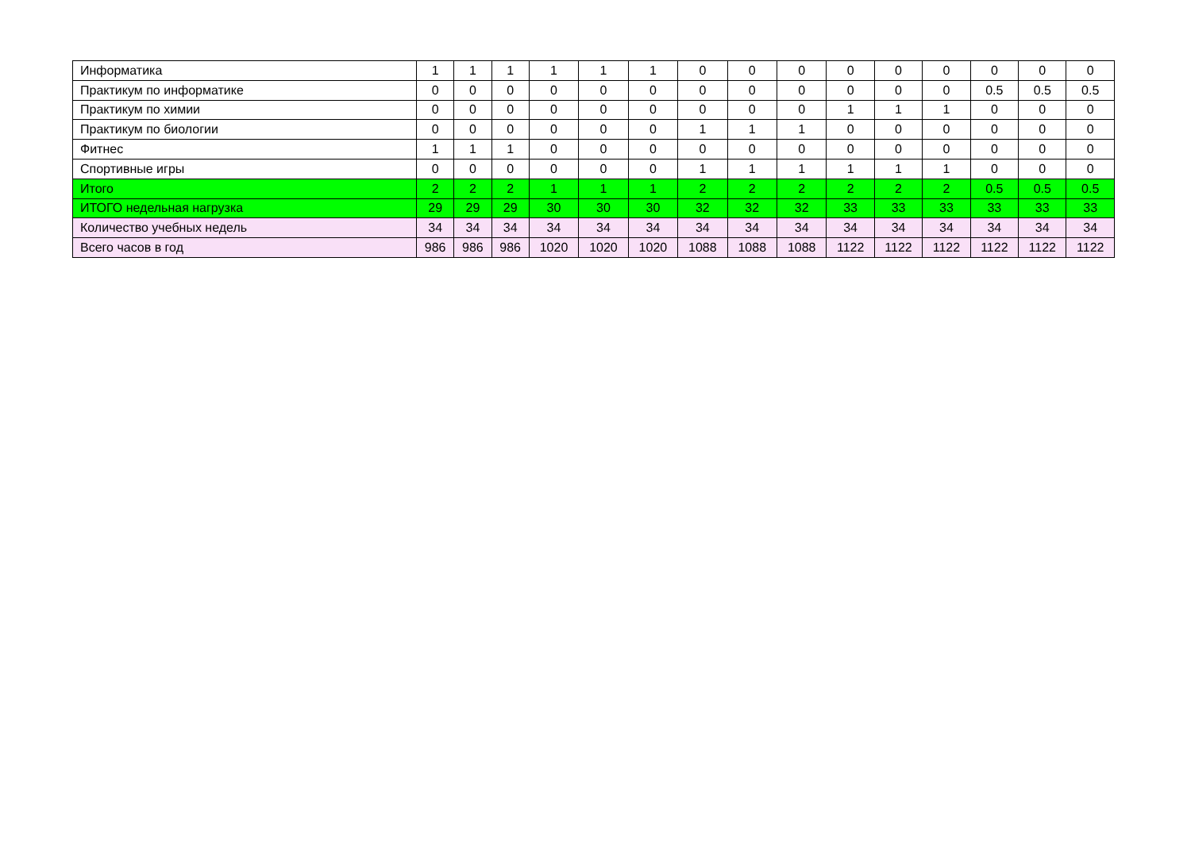| Информатика | 1 | 1 | 1 | 1 | 1 | 1 | 0 | 0 | 0 | 0 | 0 | 0 | 0 | 0 | 0 |
| Практикум по информатике | 0 | 0 | 0 | 0 | 0 | 0 | 0 | 0 | 0 | 0 | 0 | 0 | 0.5 | 0.5 | 0.5 |
| Практикум по химии | 0 | 0 | 0 | 0 | 0 | 0 | 0 | 0 | 0 | 1 | 1 | 1 | 0 | 0 | 0 |
| Практикум по биологии | 0 | 0 | 0 | 0 | 0 | 0 | 1 | 1 | 1 | 0 | 0 | 0 | 0 | 0 | 0 |
| Фитнес | 1 | 1 | 1 | 0 | 0 | 0 | 0 | 0 | 0 | 0 | 0 | 0 | 0 | 0 | 0 |
| Спортивные игры | 0 | 0 | 0 | 0 | 0 | 0 | 1 | 1 | 1 | 1 | 1 | 1 | 0 | 0 | 0 |
| Итого | 2 | 2 | 2 | 1 | 1 | 1 | 2 | 2 | 2 | 2 | 2 | 2 | 0.5 | 0.5 | 0.5 |
| ИТОГО недельная нагрузка | 29 | 29 | 29 | 30 | 30 | 30 | 32 | 32 | 32 | 33 | 33 | 33 | 33 | 33 | 33 |
| Количество учебных недель | 34 | 34 | 34 | 34 | 34 | 34 | 34 | 34 | 34 | 34 | 34 | 34 | 34 | 34 | 34 |
| Всего часов в год | 986 | 986 | 986 | 1020 | 1020 | 1020 | 1088 | 1088 | 1088 | 1122 | 1122 | 1122 | 1122 | 1122 | 1122 |